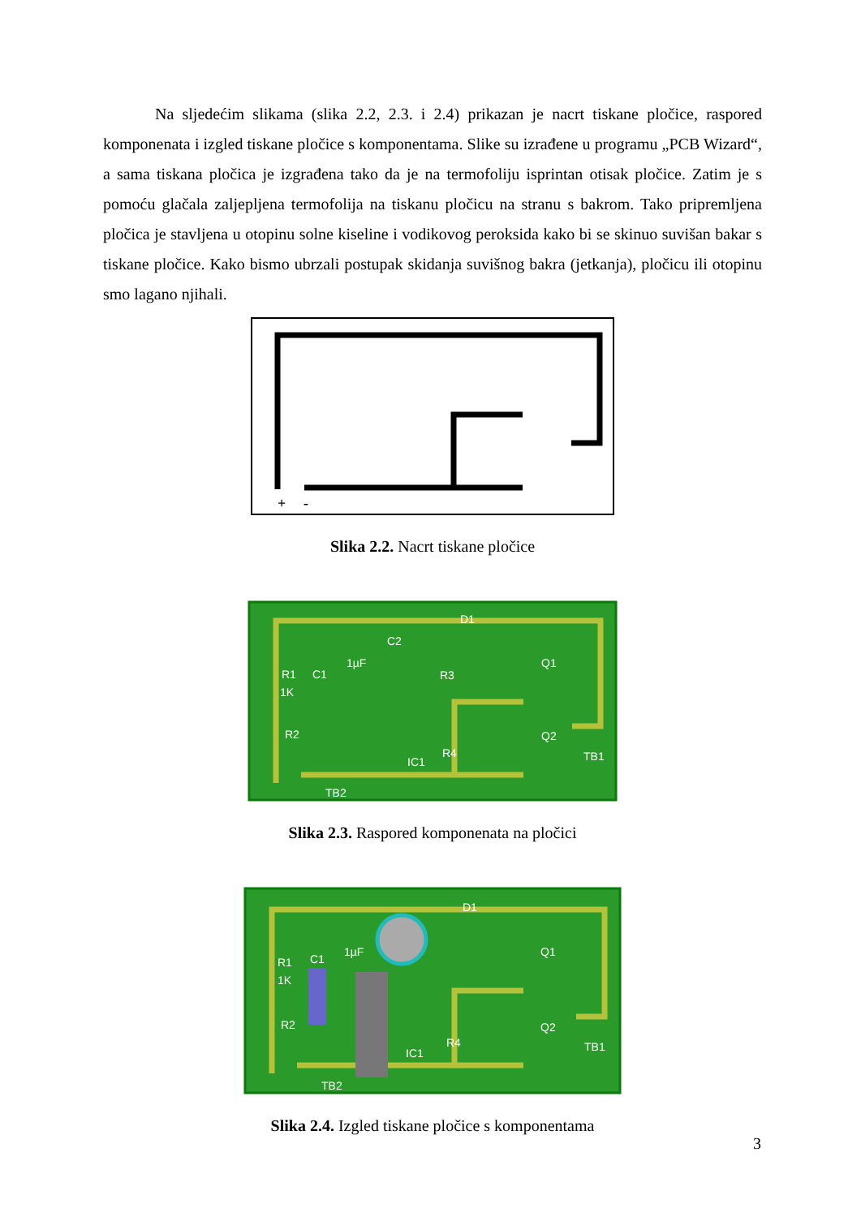Na sljedećim slikama (slika 2.2, 2.3. i 2.4) prikazan je nacrt tiskane pločice, raspored komponenata i izgled tiskane pločice s komponentama. Slike su izrađene u programu „PCB Wizard“, a sama tiskana pločica je izgrađena tako da je na termofoliju isprintan otisak pločice. Zatim je s pomoću glačala zaljepljena termofolija na tiskanu pločicu na stranu s bakrom. Tako pripremljena pločica je stavljena u otopinu solne kiseline i vodikovog peroksida kako bi se skinuo suvišan bakar s tiskane pločice. Kako bismo ubrzali postupak skidanja suvišnog bakra (jetkanja), pločicu ili otopinu smo lagano njihali.
+
-
Slika 2.2. Nacrt tiskane pločice
D1
C2
R1
C1
1µF
1K
Q1
R3
R2
Q2
R4
IC1
TB1
TB2
Slika 2.3. Raspored komponenata na pločici
D1
R1
C1
1µF
1K
Q1
R2
Q2
R4
IC1
TB1
TB2
Slika 2.4. Izgled tiskane pločice s komponentama
3